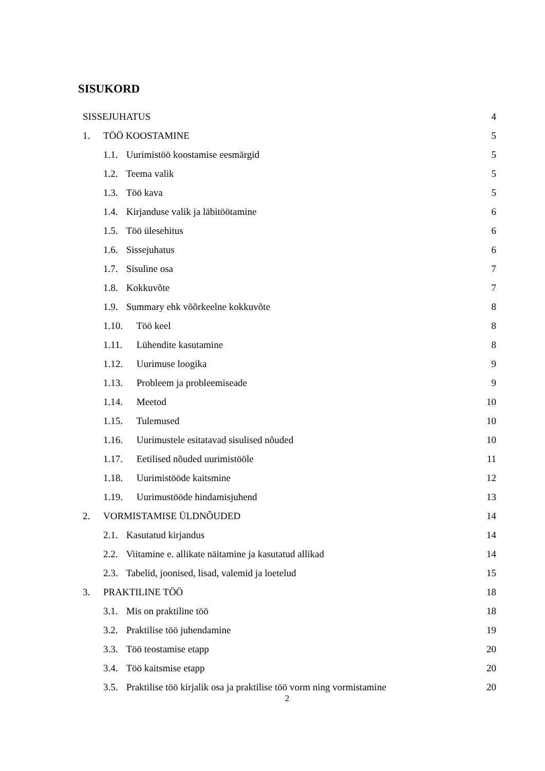SISUKORD
SISSEJUHATUS 4
1. TÖÖ KOOSTAMINE 5
1.1. Uurimistöö koostamise eesmärgid 5
1.2. Teema valik 5
1.3. Töö kava 5
1.4. Kirjanduse valik ja läbitöötamine 6
1.5. Töö ülesehitus 6
1.6. Sissejuhatus 6
1.7. Sisuline osa 7
1.8. Kokkuvõte 7
1.9. Summary ehk võõrkeelne kokkuvõte 8
1.10. Töö keel 8
1.11. Lühendite kasutamine 8
1.12. Uurimuse loogika 9
1.13. Probleem ja probleemiseade 9
1.14. Meetod 10
1.15. Tulemused 10
1.16. Uurimustele esitatavad sisulised nõuded 10
1.17. Eetilised nõuded uurimistööle 11
1.18. Uurimistööde kaitsmine 12
1.19. Uurimustööde hindamisjuhend 13
2. VORMISTAMISE ÜLDNÕUDED 14
2.1. Kasutatud kirjandus 14
2.2. Viitamine e. allikate näitamine ja kasutatud allikad 14
2.3. Tabelid, joonised, lisad, valemid ja loetelud 15
3. PRAKTILINE TÖÖ 18
3.1. Mis on praktiline töö 18
3.2. Praktilise töö juhendamine 19
3.3. Töö teostamise etapp 20
3.4. Töö kaitsmise etapp 20
3.5. Praktilise töö kirjalik osa ja praktilise töö vorm ning vormistamine 20
2